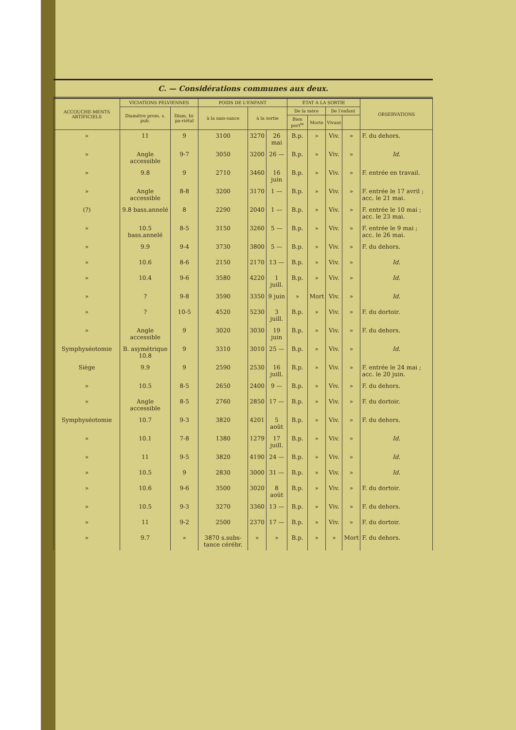C. — Considérations communes aux deux.
| ACCOUCHE-MENTS ARTIFICIELS | VICIATIONS PELVIENNES | | POIDS DE L'ENFANT | | | ÉTAT A LA SORTIE | | | | OBSERVATIONS |
| --- | --- | --- | --- | --- | --- | --- | --- | --- | --- | --- |
| | Diamètre prom. s. pub. | Diam. bi-pa-riétal | à la nais-sance | à la sortie | | De la mère | | De l'enfant | | |
| | | | | | | Bien port<sup>te</sup> | Morte | Vivant | | |
| » | 11 | 9 | 3100 | 3270 | 26 mai | B.p. | » | Viv. | » | F. du dehors. |
| » | Angle accessible | 9-7 | 3050 | 3200 | 26 — | B.p. | » | Viv. | » | Id. |
| » | 9.8 | 9 | 2710 | 3460 | 16 juin | B.p. | » | Viv. | » | F. entrée en travail. |
| » | Angle accessible | 8-8 | 3200 | 3170 | 1 — | B.p. | » | Viv. | » | F. entrée le 17 avril ; acc. le 21 mai. |
| (?) | 9.8 bass.annelé | 8 | 2290 | 2040 | 1 — | B.p. | » | Viv. | » | F. entrée le 10 mai ; acc. le 23 mai. |
| » | 10.5 bass.annelé | 8-5 | 3150 | 3260 | 5 — | B.p. | » | Viv. | » | F. entrée le 9 mai ; acc. le 26 mai. |
| » | 9.9 | 9-4 | 3730 | 3800 | 5 — | B.p. | » | Viv. | » | F. du dehors. |
| » | 10.6 | 8-6 | 2150 | 2170 | 13 — | B.p. | » | Viv. | » | Id. |
| » | 10.4 | 9-6 | 3580 | 4220 | 1 juill. | B.p. | » | Viv. | » | Id. |
| » | ? | 9-8 | 3590 | 3350 | 9 juin | » | Mort | Viv. | » | Id. |
| » | ? | 10-5 | 4520 | 5230 | 3 juill. | B.p. | » | Viv. | » | F. du dortoir. |
| » | Angle accessible | 9 | 3020 | 3030 | 19 juin | B.p. | » | Viv. | » | F. du dehors. |
| Symphyséotomie | B. asymétrique 10.8 | 9 | 3310 | 3010 | 25 — | B.p. | » | Viv. | » | Id. |
| Siège | 9.9 | 9 | 2590 | 2530 | 16 juill. | B.p. | » | Viv. | » | F. entrée le 24 mai ; acc. le 20 juin. |
| » | 10.5 | 8-5 | 2650 | 2400 | 9 — | B.p. | » | Viv. | » | F. du dehors. |
| » | Angle accessible | 8-5 | 2760 | 2850 | 17 — | B.p. | » | Viv. | » | F. du dortoir. |
| Symphyséotomie | 10.7 | 9-3 | 3820 | 4201 | 5 août | B.p. | » | Viv. | » | F. du dehors. |
| » | 10.1 | 7-8 | 1380 | 1279 | 17 juill. | B.p. | » | Viv. | » | Id. |
| » | 11 | 9-5 | 3820 | 4190 | 24 — | B.p. | » | Viv. | » | Id. |
| » | 10.5 | 9 | 2830 | 3000 | 31 — | B.p. | » | Viv. | » | Id. |
| » | 10.6 | 9-6 | 3500 | 3020 | 8 août | B.p. | » | Viv. | » | F. du dortoir. |
| » | 10.5 | 9-3 | 3270 | 3360 | 13 — | B.p. | » | Viv. | » | F. du dehors. |
| » | 11 | 9-2 | 2500 | 2370 | 17 — | B.p. | » | Viv. | » | F. du dortoir. |
| » | 9.7 | » | 3870 s.subs-tance cérébr. | » | » | B.p. | » | » | Mort | F. du dehors. |